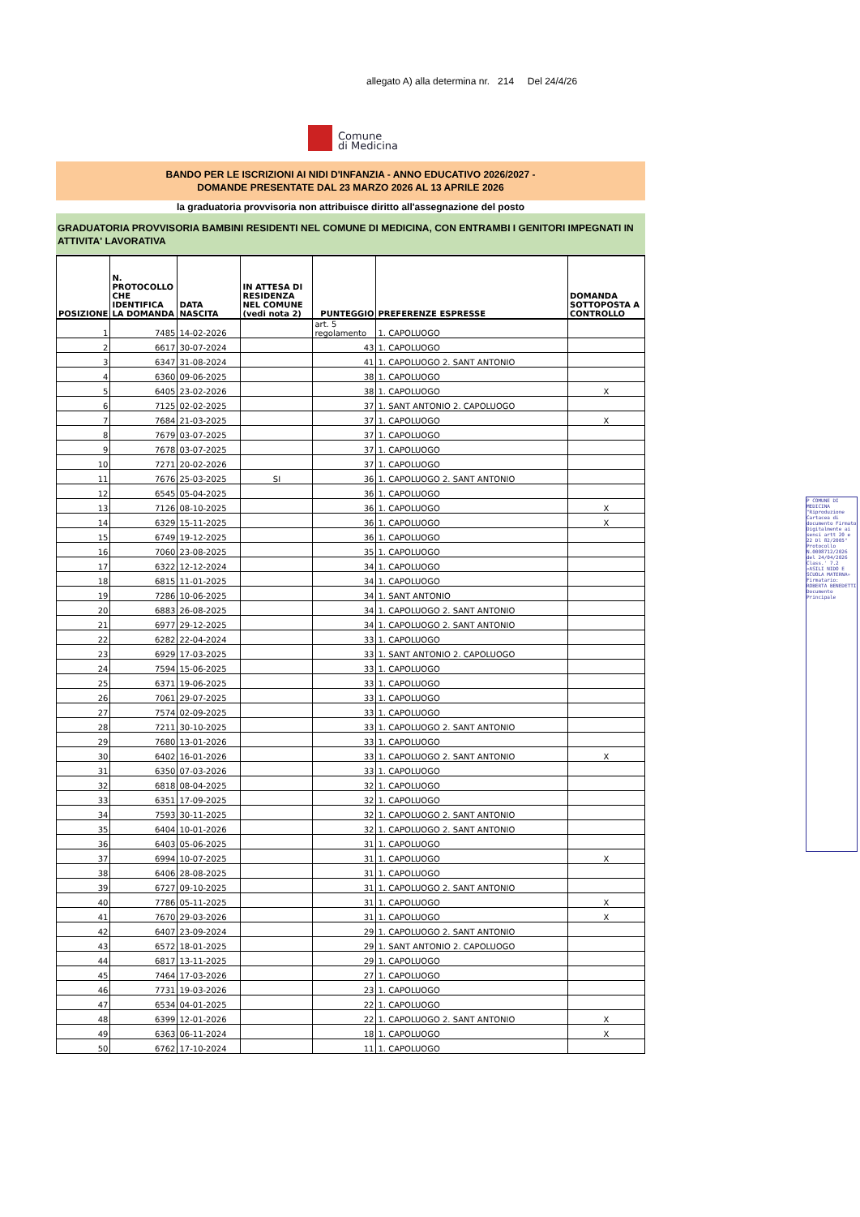allegato A) alla determina nr. 214 Del 24/4/26
Comune
di Medicina
BANDO PER LE ISCRIZIONI AI NIDI D'INFANZIA - ANNO EDUCATIVO 2026/2027 -
DOMANDE PRESENTATE DAL 23 MARZO 2026 AL 13 APRILE 2026
la graduatoria provvisoria non attribuisce diritto all'assegnazione del posto
GRADUATORIA PROVVISORIA BAMBINI RESIDENTI NEL COMUNE DI MEDICINA, CON ENTRAMBI I GENITORI IMPEGNATI IN ATTIVITA' LAVORATIVA
| POSIZIONE | N. PROTOCOLLO CHE IDENTIFICA LA DOMANDA | DATA NASCITA | IN ATTESA DI RESIDENZA NEL COMUNE (vedi nota 2) | PUNTEGGIO | PREFERENZE ESPRESSE | DOMANDA SOTTOPOSTA A CONTROLLO |
| --- | --- | --- | --- | --- | --- | --- |
| 1 | 7485 | 14-02-2026 | | art. 5 regolamento | 1. CAPOLUOGO | |
| 2 | 6617 | 30-07-2024 | | 43 | 1. CAPOLUOGO | |
| 3 | 6347 | 31-08-2024 | | 41 | 1. CAPOLUOGO 2. SANT ANTONIO | |
| 4 | 6360 | 09-06-2025 | | 38 | 1. CAPOLUOGO | |
| 5 | 6405 | 23-02-2026 | | 38 | 1. CAPOLUOGO | X |
| 6 | 7125 | 02-02-2025 | | 37 | 1. SANT ANTONIO 2. CAPOLUOGO | |
| 7 | 7684 | 21-03-2025 | | 37 | 1. CAPOLUOGO | X |
| 8 | 7679 | 03-07-2025 | | 37 | 1. CAPOLUOGO | |
| 9 | 7678 | 03-07-2025 | | 37 | 1. CAPOLUOGO | |
| 10 | 7271 | 20-02-2026 | | 37 | 1. CAPOLUOGO | |
| 11 | 7676 | 25-03-2025 | SI | 36 | 1. CAPOLUOGO 2. SANT ANTONIO | |
| 12 | 6545 | 05-04-2025 | | 36 | 1. CAPOLUOGO | |
| 13 | 7126 | 08-10-2025 | | 36 | 1. CAPOLUOGO | X |
| 14 | 6329 | 15-11-2025 | | 36 | 1. CAPOLUOGO | X |
| 15 | 6749 | 19-12-2025 | | 36 | 1. CAPOLUOGO | |
| 16 | 7060 | 23-08-2025 | | 35 | 1. CAPOLUOGO | |
| 17 | 6322 | 12-12-2024 | | 34 | 1. CAPOLUOGO | |
| 18 | 6815 | 11-01-2025 | | 34 | 1. CAPOLUOGO | |
| 19 | 7286 | 10-06-2025 | | 34 | 1. SANT ANTONIO | |
| 20 | 6883 | 26-08-2025 | | 34 | 1. CAPOLUOGO 2. SANT ANTONIO | |
| 21 | 6977 | 29-12-2025 | | 34 | 1. CAPOLUOGO 2. SANT ANTONIO | |
| 22 | 6282 | 22-04-2024 | | 33 | 1. CAPOLUOGO | |
| 23 | 6929 | 17-03-2025 | | 33 | 1. SANT ANTONIO 2. CAPOLUOGO | |
| 24 | 7594 | 15-06-2025 | | 33 | 1. CAPOLUOGO | |
| 25 | 6371 | 19-06-2025 | | 33 | 1. CAPOLUOGO | |
| 26 | 7061 | 29-07-2025 | | 33 | 1. CAPOLUOGO | |
| 27 | 7574 | 02-09-2025 | | 33 | 1. CAPOLUOGO | |
| 28 | 7211 | 30-10-2025 | | 33 | 1. CAPOLUOGO 2. SANT ANTONIO | |
| 29 | 7680 | 13-01-2026 | | 33 | 1. CAPOLUOGO | |
| 30 | 6402 | 16-01-2026 | | 33 | 1. CAPOLUOGO 2. SANT ANTONIO | X |
| 31 | 6350 | 07-03-2026 | | 33 | 1. CAPOLUOGO | |
| 32 | 6818 | 08-04-2025 | | 32 | 1. CAPOLUOGO | |
| 33 | 6351 | 17-09-2025 | | 32 | 1. CAPOLUOGO | |
| 34 | 7593 | 30-11-2025 | | 32 | 1. CAPOLUOGO 2. SANT ANTONIO | |
| 35 | 6404 | 10-01-2026 | | 32 | 1. CAPOLUOGO 2. SANT ANTONIO | |
| 36 | 6403 | 05-06-2025 | | 31 | 1. CAPOLUOGO | |
| 37 | 6994 | 10-07-2025 | | 31 | 1. CAPOLUOGO | X |
| 38 | 6406 | 28-08-2025 | | 31 | 1. CAPOLUOGO | |
| 39 | 6727 | 09-10-2025 | | 31 | 1. CAPOLUOGO 2. SANT ANTONIO | |
| 40 | 7786 | 05-11-2025 | | 31 | 1. CAPOLUOGO | X |
| 41 | 7670 | 29-03-2026 | | 31 | 1. CAPOLUOGO | X |
| 42 | 6407 | 23-09-2024 | | 29 | 1. CAPOLUOGO 2. SANT ANTONIO | |
| 43 | 6572 | 18-01-2025 | | 29 | 1. SANT ANTONIO 2. CAPOLUOGO | |
| 44 | 6817 | 13-11-2025 | | 29 | 1. CAPOLUOGO | |
| 45 | 7464 | 17-03-2026 | | 27 | 1. CAPOLUOGO | |
| 46 | 7731 | 19-03-2026 | | 23 | 1. CAPOLUOGO | |
| 47 | 6534 | 04-01-2025 | | 22 | 1. CAPOLUOGO | |
| 48 | 6399 | 12-01-2026 | | 22 | 1. CAPOLUOGO 2. SANT ANTONIO | X |
| 49 | 6363 | 06-11-2024 | | 18 | 1. CAPOLUOGO | X |
| 50 | 6762 | 17-10-2024 | | 11 | 1. CAPOLUOGO | |
P COMUNE DI MEDICINA "Riproduzione Cartacea di documento Firmato Digitalmente ai sensi artt 20 e 22 Dl 82/2005" Protocollo N.0008712/2026 del 24/04/2026 Class.' 7.2 «ASILI NIDO E SCUOLA MATERNA» Firmatario: ROBERTA BENEDETTI Documento Principale